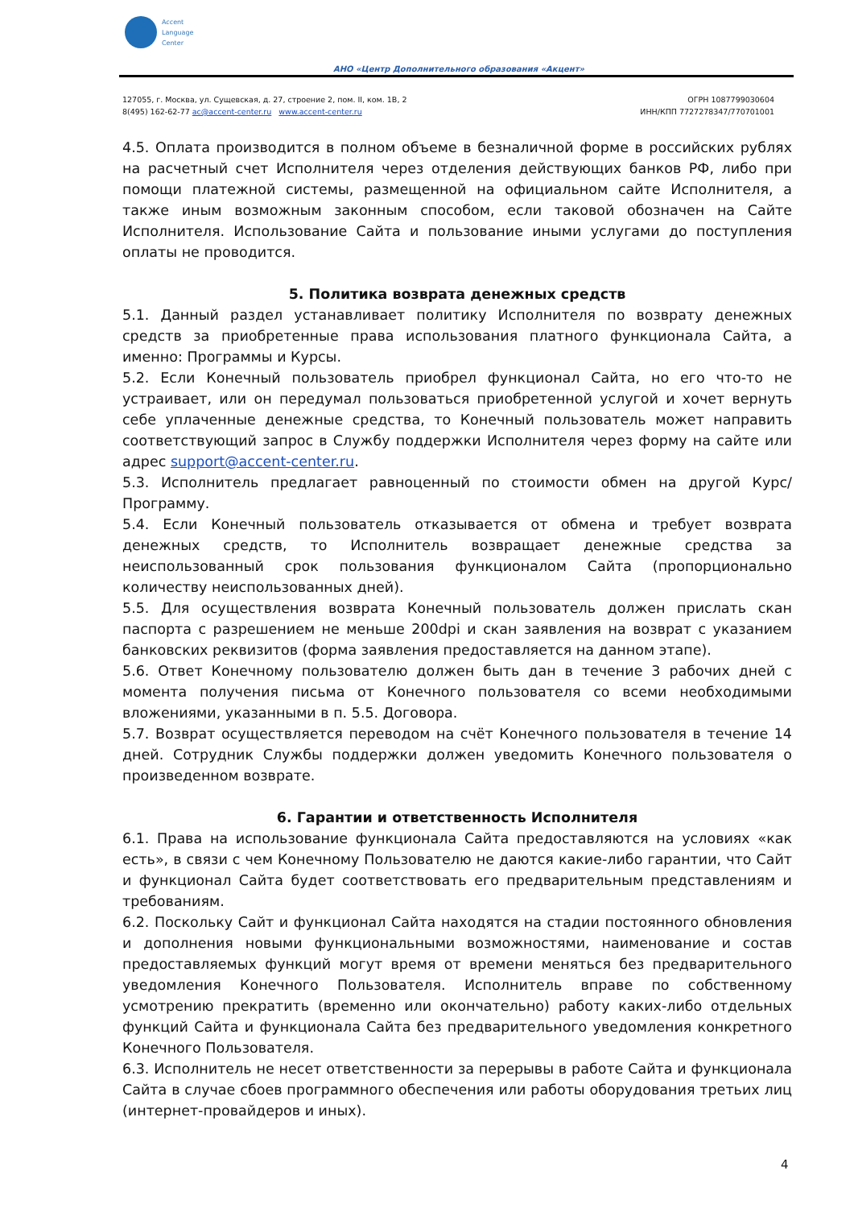Accent
Language
Center
АНО «Центр Дополнительного образования «Акцент»
127055, г. Москва, ул. Сущевская, д. 27, строение 2, пом. II, ком. 1В, 2
8(495) 162-62-77 ac@accent-center.ru www.accent-center.ru
ОГРН 1087799030604
ИНН/КПП 7727278347/770701001
4.5. Оплата производится в полном объеме в безналичной форме в российских рублях на расчетный счет Исполнителя через отделения действующих банков РФ, либо при помощи платежной системы, размещенной на официальном сайте Исполнителя, а также иным возможным законным способом, если таковой обозначен на Сайте Исполнителя. Использование Сайта и пользование иными услугами до поступления оплаты не проводится.
5. Политика возврата денежных средств
5.1. Данный раздел устанавливает политику Исполнителя по возврату денежных средств за приобретенные права использования платного функционала Сайта, а именно: Программы и Курсы.
5.2. Если Конечный пользователь приобрел функционал Сайта, но его что-то не устраивает, или он передумал пользоваться приобретенной услугой и хочет вернуть себе уплаченные денежные средства, то Конечный пользователь может направить соответствующий запрос в Службу поддержки Исполнителя через форму на сайте или адрес support@accent-center.ru.
5.3. Исполнитель предлагает равноценный по стоимости обмен на другой Курс/Программу.
5.4. Если Конечный пользователь отказывается от обмена и требует возврата денежных средств, то Исполнитель возвращает денежные средства за неиспользованный срок пользования функционалом Сайта (пропорционально количеству неиспользованных дней).
5.5. Для осуществления возврата Конечный пользователь должен прислать скан паспорта с разрешением не меньше 200dpi и скан заявления на возврат с указанием банковских реквизитов (форма заявления предоставляется на данном этапе).
5.6. Ответ Конечному пользователю должен быть дан в течение 3 рабочих дней с момента получения письма от Конечного пользователя со всеми необходимыми вложениями, указанными в п. 5.5. Договора.
5.7. Возврат осуществляется переводом на счёт Конечного пользователя в течение 14 дней. Сотрудник Службы поддержки должен уведомить Конечного пользователя о произведенном возврате.
6. Гарантии и ответственность Исполнителя
6.1. Права на использование функционала Сайта предоставляются на условиях «как есть», в связи с чем Конечному Пользователю не даются какие-либо гарантии, что Сайт и функционал Сайта будет соответствовать его предварительным представлениям и требованиям.
6.2. Поскольку Сайт и функционал Сайта находятся на стадии постоянного обновления и дополнения новыми функциональными возможностями, наименование и состав предоставляемых функций могут время от времени меняться без предварительного уведомления Конечного Пользователя. Исполнитель вправе по собственному усмотрению прекратить (временно или окончательно) работу каких-либо отдельных функций Сайта и функционала Сайта без предварительного уведомления конкретного Конечного Пользователя.
6.3. Исполнитель не несет ответственности за перерывы в работе Сайта и функционала Сайта в случае сбоев программного обеспечения или работы оборудования третьих лиц (интернет-провайдеров и иных).
4